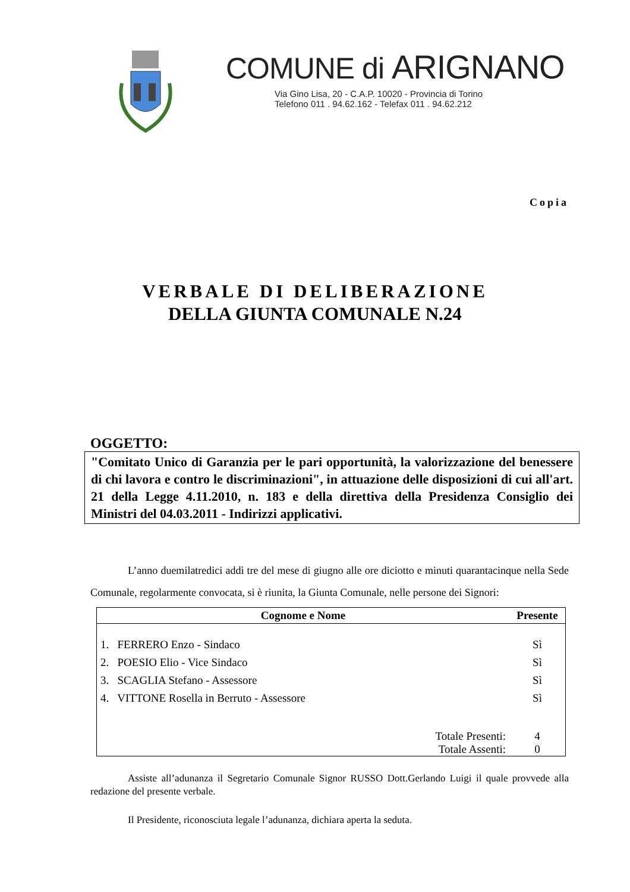COMUNE di ARIGNANO
Via Gino Lisa, 20 - C.A.P. 10020 - Provincia di Torino
Telefono 011 . 94.62.162 - Telefax 011 . 94.62.212
Copia
VERBALE DI DELIBERAZIONE
DELLA GIUNTA COMUNALE N.24
OGGETTO:
"Comitato Unico di Garanzia per le pari opportunità, la valorizzazione del benessere di chi lavora e contro le discriminazioni", in attuazione delle disposizioni di cui all'art. 21 della Legge 4.11.2010, n. 183 e della direttiva della Presidenza Consiglio dei Ministri del 04.03.2011 - Indirizzi applicativi.
L’anno duemilatredici addì tre del mese di giugno alle ore diciotto e minuti quarantacinque nella Sede Comunale, regolarmente convocata, si è riunita, la Giunta Comunale, nelle persone dei Signori:
| Cognome e Nome | | Presente |
| --- | --- | --- |
| 1. FERRERO Enzo - Sindaco | | Sì |
| 2. POESIO Elio - Vice Sindaco | | Sì |
| 3. SCAGLIA Stefano - Assessore | | Sì |
| 4. VITTONE Rosella in Berruto - Assessore | | Sì |
| | Totale Presenti: | 4 |
| | Totale Assenti: | 0 |
Assiste all’adunanza il Segretario Comunale Signor RUSSO Dott.Gerlando Luigi il quale provvede alla redazione del presente verbale.
Il Presidente, riconosciuta legale l’adunanza, dichiara aperta la seduta.